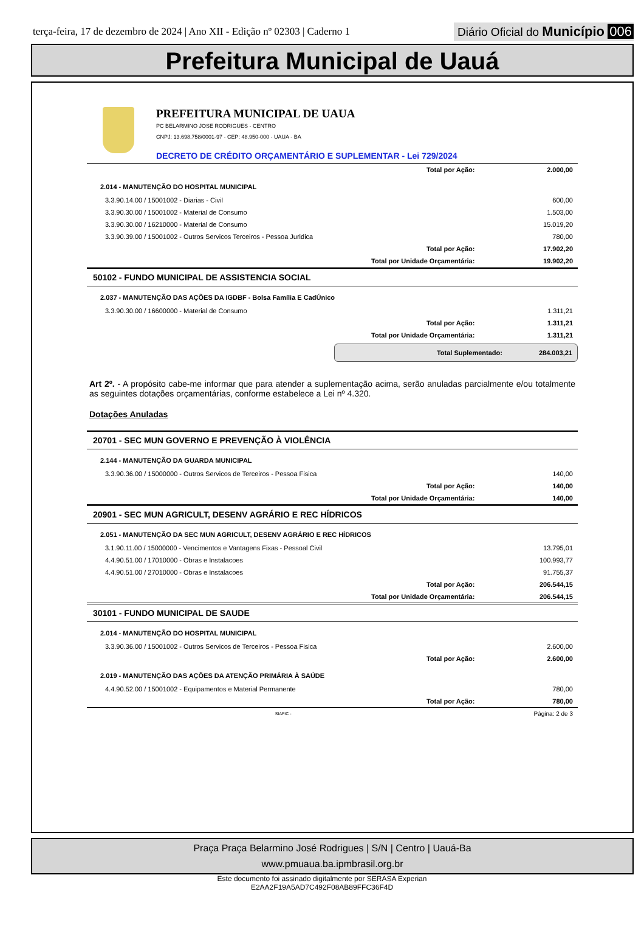terça-feira, 17 de dezembro de 2024 | Ano XII - Edição nº 02303 | Caderno 1
Diário Oficial do Município 006
Prefeitura Municipal de Uauá
PREFEITURA MUNICIPAL DE UAUA
PC BELARMINO JOSE RODRIGUES - CENTRO
CNPJ: 13.698.758/0001-97 - CEP: 48.950-000 - UAUA - BA
DECRETO DE CRÉDITO ORÇAMENTÁRIO E SUPLEMENTAR - Lei 729/2024
| Total por Ação: | 2.000,00 |
| 2.014 - MANUTENÇÃO DO HOSPITAL MUNICIPAL | |
| 3.3.90.14.00 / 15001002 - Diarias - Civil | 600,00 |
| 3.3.90.30.00 / 15001002 - Material de Consumo | 1.503,00 |
| 3.3.90.30.00 / 16210000 - Material de Consumo | 15.019,20 |
| 3.3.90.39.00 / 15001002 - Outros Servicos Terceiros - Pessoa Juridica | 780,00 |
| Total por Ação: | 17.902,20 |
| Total por Unidade Orçamentária: | 19.902,20 |
| 50102 - FUNDO MUNICIPAL DE ASSISTENCIA SOCIAL | |
| 2.037 - MANUTENÇÃO DAS AÇÕES DA IGDBF - Bolsa Família E CadÚnico | |
| 3.3.90.30.00 / 16600000 - Material de Consumo | 1.311,21 |
| Total por Ação: | 1.311,21 |
| Total por Unidade Orçamentária: | 1.311,21 |
Total Suplementado: 284.003,21
Art 2º. - A propósito cabe-me informar que para atender a suplementação acima, serão anuladas parcialmente e/ou totalmente as seguintes dotações orçamentárias, conforme estabelece a Lei nº 4.320.
Dotações Anuladas
| 20701 - SEC MUN GOVERNO E PREVENÇÃO À VIOLÊNCIA | |
| 2.144 - MANUTENÇÃO DA GUARDA MUNICIPAL | |
| 3.3.90.36.00 / 15000000 - Outros Servicos de Terceiros - Pessoa Fisica | 140,00 |
| Total por Ação: | 140,00 |
| Total por Unidade Orçamentária: | 140,00 |
| 20901 - SEC MUN AGRICULT, DESENV AGRÁRIO E REC HÍDRICOS | |
| 2.051 - MANUTENÇÃO DA SEC MUN AGRICULT, DESENV AGRÁRIO E REC HÍDRICOS | |
| 3.1.90.11.00 / 15000000 - Vencimentos e Vantagens Fixas - Pessoal Civil | 13.795,01 |
| 4.4.90.51.00 / 17010000 - Obras e Instalacoes | 100.993,77 |
| 4.4.90.51.00 / 27010000 - Obras e Instalacoes | 91.755,37 |
| Total por Ação: | 206.544,15 |
| Total por Unidade Orçamentária: | 206.544,15 |
| 30101 - FUNDO MUNICIPAL DE SAUDE | |
| 2.014 - MANUTENÇÃO DO HOSPITAL MUNICIPAL | |
| 3.3.90.36.00 / 15001002 - Outros Servicos de Terceiros - Pessoa Fisica | 2.600,00 |
| Total por Ação: | 2.600,00 |
| 2.019 - MANUTENÇÃO DAS AÇÕES DA ATENÇÃO PRIMÁRIA À SAÚDE | |
| 4.4.90.52.00 / 15001002 - Equipamentos e Material Permanente | 780,00 |
| Total por Ação: | 780,00 |
| SIAFIC - | Página: 2 de 3 |
Praça Praça Belarmino José Rodrigues | S/N | Centro | Uauá-Ba
www.pmuaua.ba.ipmbrasil.org.br
Este documento foi assinado digitalmente por SERASA Experian
E2AA2F19A5AD7C492F08AB89FFC36F4D